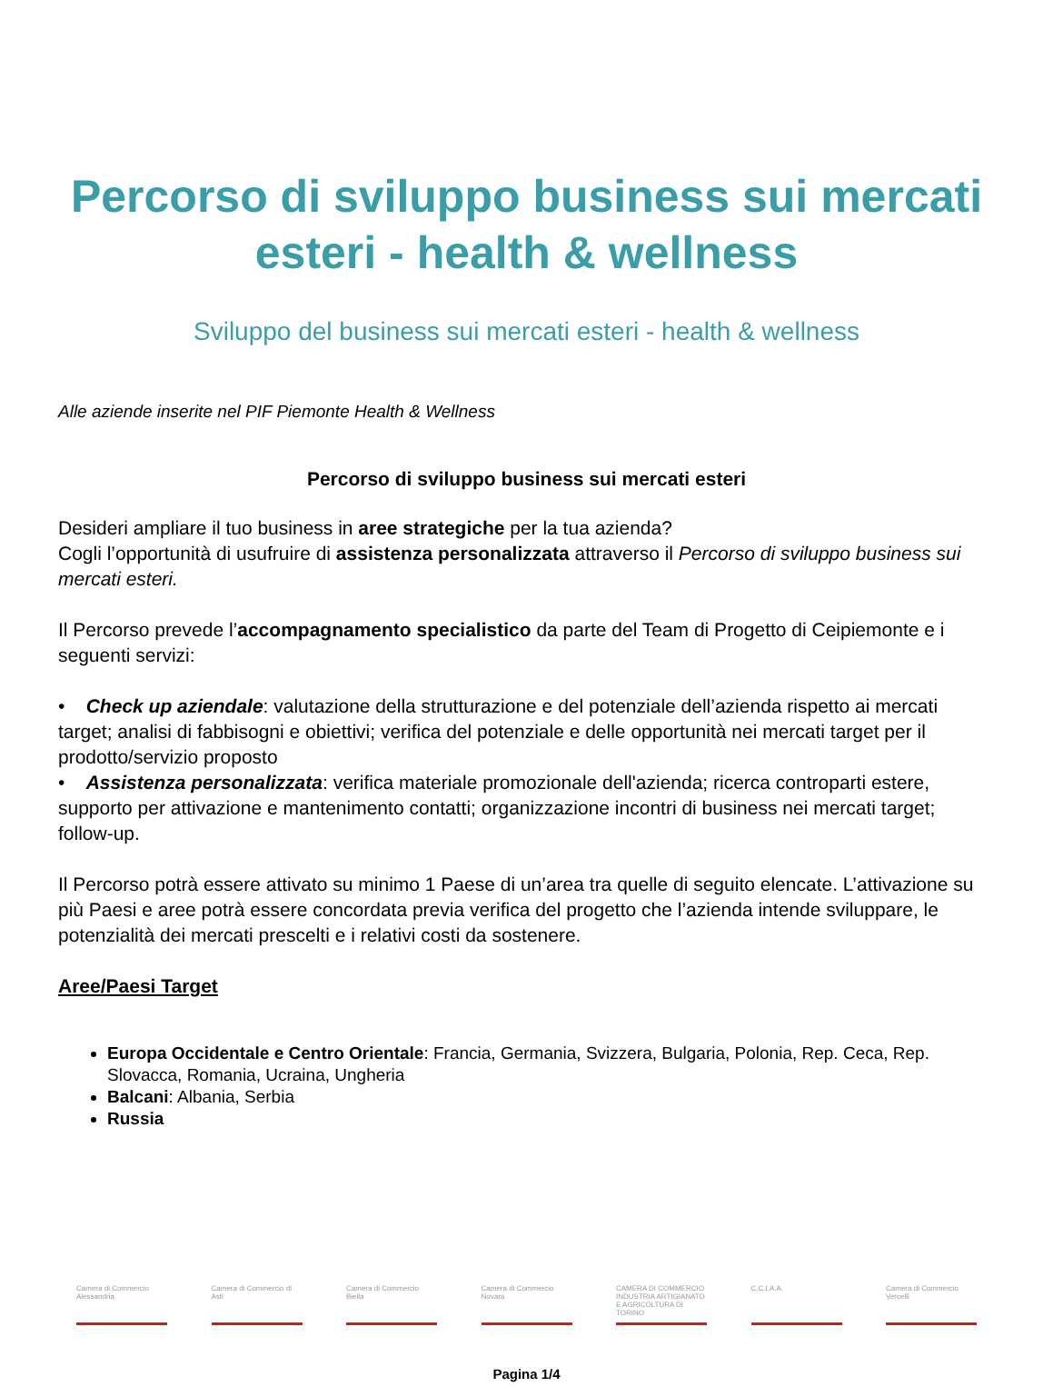Percorso di sviluppo business sui mercati esteri - health & wellness
Sviluppo del business sui mercati esteri - health & wellness
Alle aziende inserite nel PIF Piemonte Health & Wellness
Percorso di sviluppo business sui mercati esteri
Desideri ampliare il tuo business in aree strategiche per la tua azienda?
Cogli l’opportunità di usufruire di assistenza personalizzata attraverso il Percorso di sviluppo business sui mercati esteri.
Il Percorso prevede l’accompagnamento specialistico da parte del Team di Progetto di Ceipiemonte e i seguenti servizi:
• Check up aziendale: valutazione della strutturazione e del potenziale dell’azienda rispetto ai mercati target; analisi di fabbisogni e obiettivi; verifica del potenziale e delle opportunità nei mercati target per il prodotto/servizio proposto
• Assistenza personalizzata: verifica materiale promozionale dell'azienda; ricerca controparti estere, supporto per attivazione e mantenimento contatti; organizzazione incontri di business nei mercati target; follow-up.
Il Percorso potrà essere attivato su minimo 1 Paese di un’area tra quelle di seguito elencate. L’attivazione su più Paesi e aree potrà essere concordata previa verifica del progetto che l’azienda intende sviluppare, le potenzialità dei mercati prescelti e i relativi costi da sostenere.
Aree/Paesi Target
Europa Occidentale e Centro Orientale: Francia, Germania, Svizzera, Bulgaria, Polonia, Rep. Ceca, Rep. Slovacca, Romania, Ucraina, Ungheria
Balcani: Albania, Serbia
Russia
Camera di Commercio Alessandria
Camera di Commercio di Asti
Camera di Commercio Biella
Camera di Commercio Novara
CAMERA DI COMMERCIO INDUSTRIA ARTIGIANATO E AGRICOLTURA DI TORINO
C.C.I.A.A. Camera di Commercio Vercelli
Pagina 1/4